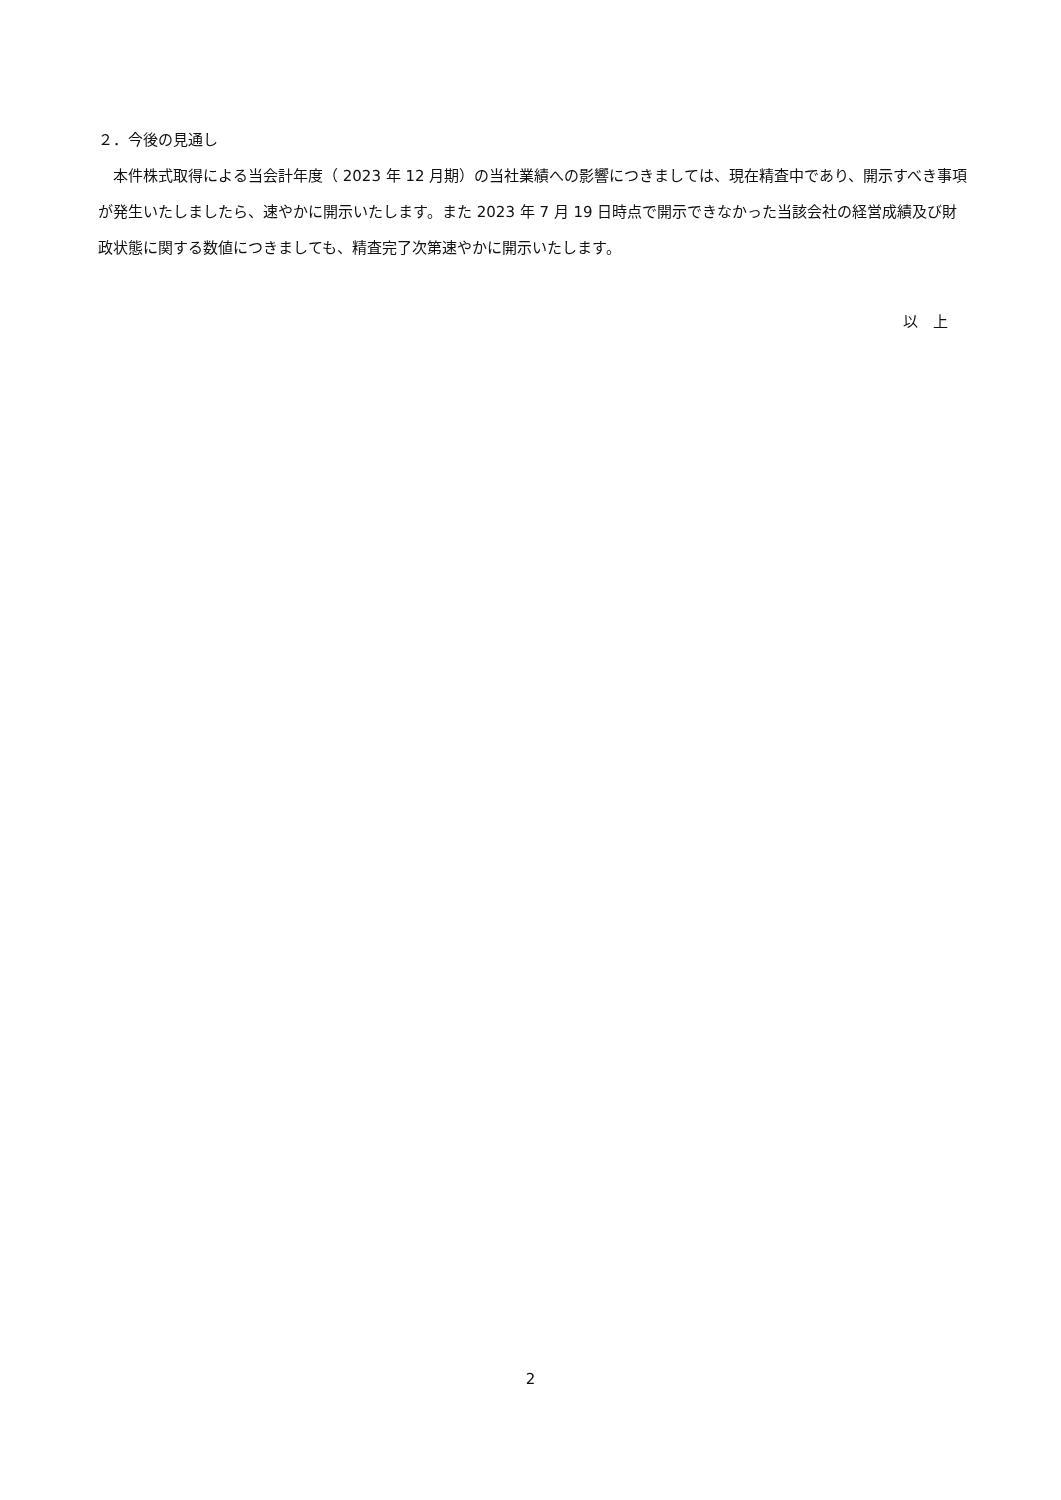２．今後の見通し
　本件株式取得による当会計年度（ 2023 年 12 月期）の当社業績への影響につきましては、現在精査中であり、開示すべき事項が発生いたしましたら、速やかに開示いたします。また 2023 年 7 月 19 日時点で開示できなかった当該会社の経営成績及び財政状態に関する数値につきましても、精査完了次第速やかに開示いたします。
以　上
2